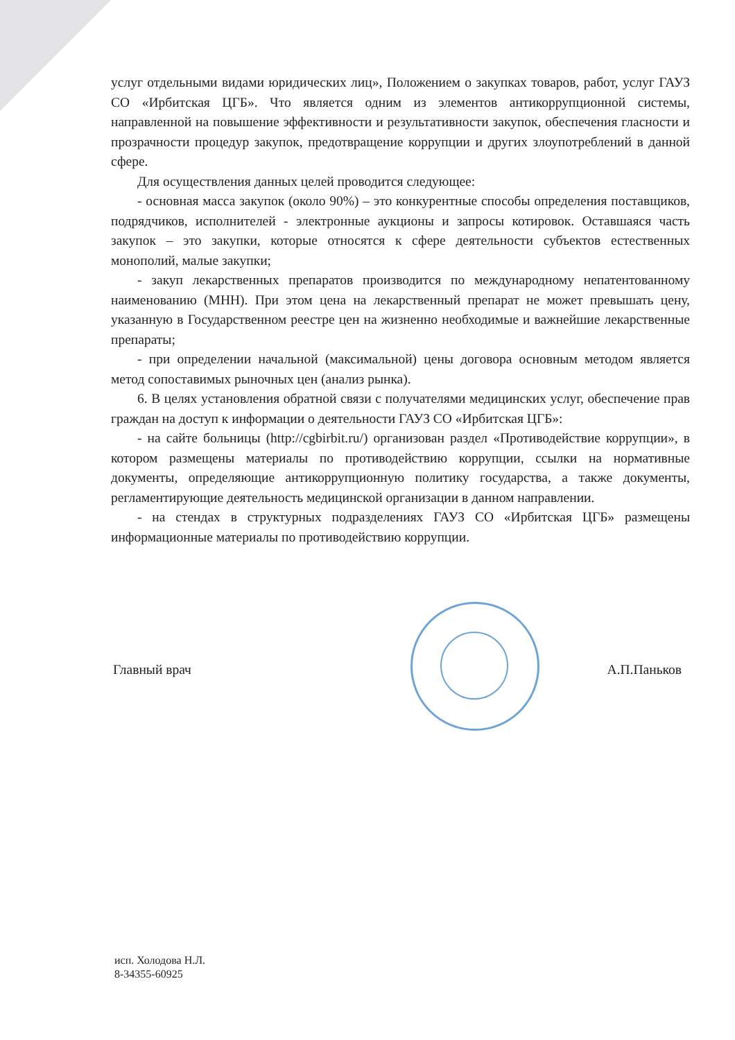услуг отдельными видами юридических лиц», Положением о закупках товаров, работ, услуг ГАУЗ СО «Ирбитская ЦГБ». Что является одним из элементов антикоррупционной системы, направленной на повышение эффективности и результативности закупок, обеспечения гласности и прозрачности процедур закупок, предотвращение коррупции и других злоупотреблений в данной сфере.
Для осуществления данных целей проводится следующее:
- основная масса закупок (около 90%) – это конкурентные способы определения поставщиков, подрядчиков, исполнителей - электронные аукционы и запросы котировок. Оставшаяся часть закупок – это закупки, которые относятся к сфере деятельности субъектов естественных монополий, малые закупки;
- закуп лекарственных препаратов производится по международному непатентованному наименованию (МНН). При этом цена на лекарственный препарат не может превышать цену, указанную в Государственном реестре цен на жизненно необходимые и важнейшие лекарственные препараты;
- при определении начальной (максимальной) цены договора основным методом является метод сопоставимых рыночных цен (анализ рынка).
6. В целях установления обратной связи с получателями медицинских услуг, обеспечение прав граждан на доступ к информации о деятельности ГАУЗ СО «Ирбитская ЦГБ»:
- на сайте больницы (http://cgbirbit.ru/) организован раздел «Противодействие коррупции», в котором размещены материалы по противодействию коррупции, ссылки на нормативные документы, определяющие антикоррупционную политику государства, а также документы, регламентирующие деятельность медицинской организации в данном направлении.
- на стендах в структурных подразделениях ГАУЗ СО «Ирбитская ЦГБ» размещены информационные материалы по противодействию коррупции.
Главный врач А.П.Паньков
исп. Холодова Н.Л.
8-34355-60925